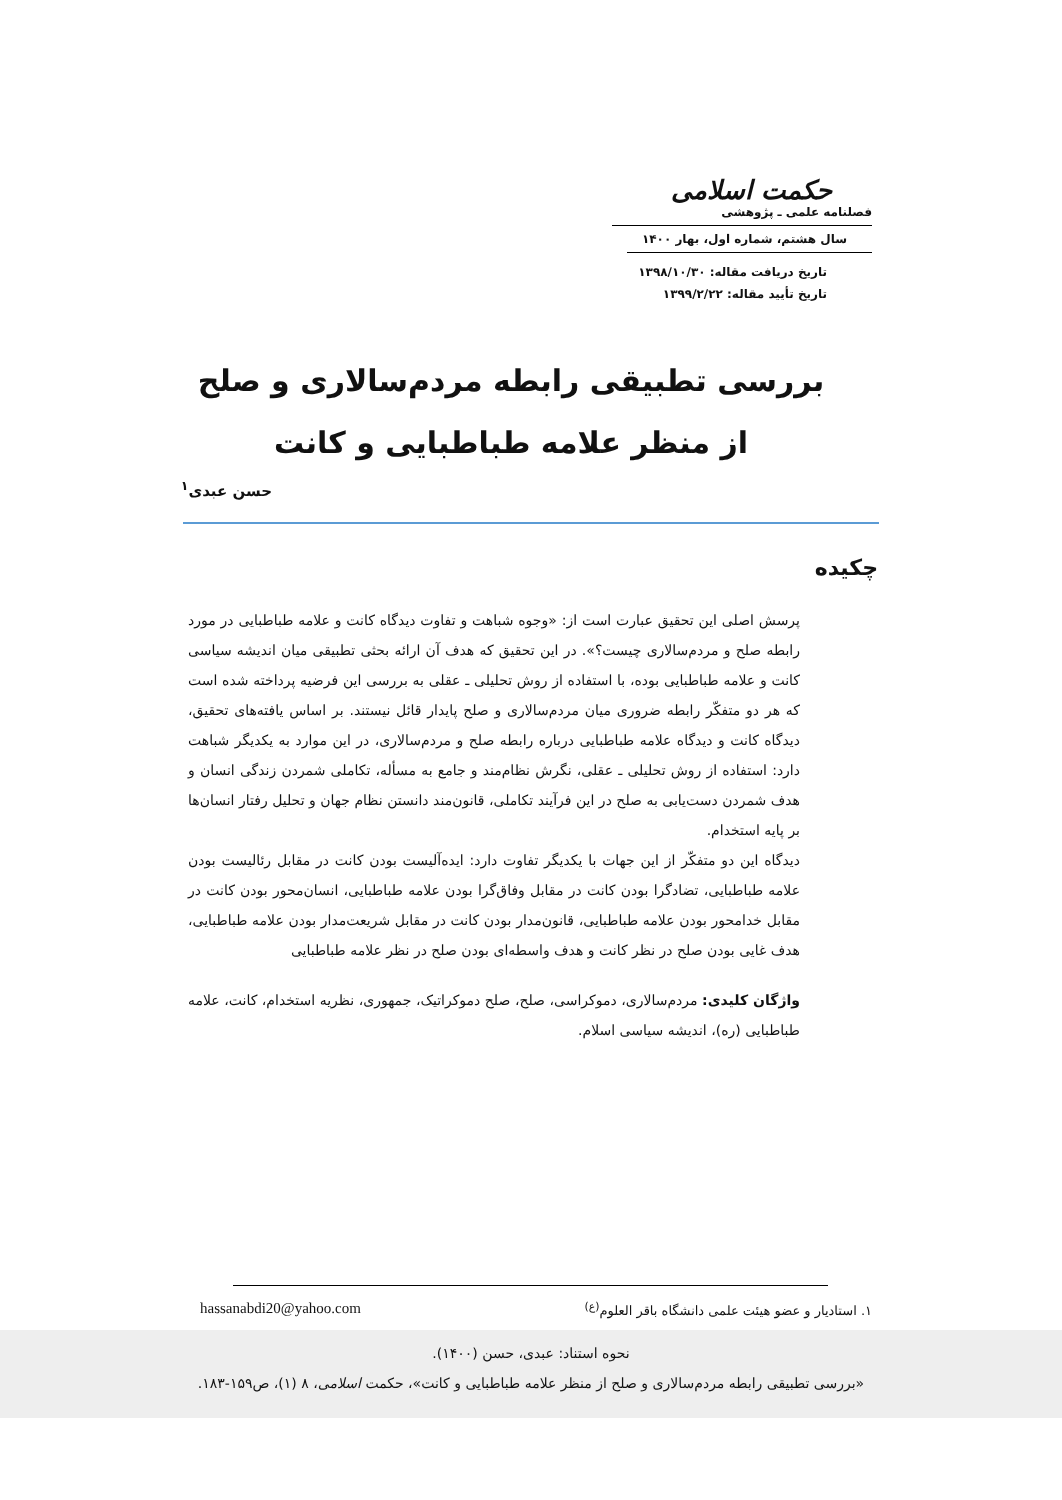حکمت اسلامی
فصلنامه علمی ـ پژوهشی
سال هشتم، شماره اول، بهار ۱۴۰۰
تاریخ دریافت مقاله: ۱۳۹۸/۱۰/۳۰
تاریخ تأیید مقاله: ۱۳۹۹/۲/۲۲
بررسی تطبیقی رابطه مردم‌سالاری و صلح از منظر علامه طباطبایی و کانت
حسن عبدی<sup>۱</sup>
چکیده
پرسش اصلی این تحقیق عبارت است از: «وجوه شباهت و تفاوت دیدگاه کانت و علامه طباطبایی در مورد رابطه صلح و مردم‌سالاری چیست؟». در این تحقیق که هدف آن ارائه بحثی تطبیقی میان اندیشه سیاسی کانت و علامه طباطبایی بوده، با استفاده از روش تحلیلی ـ عقلی به بررسی این فرضیه پرداخته شده است که هر دو متفکّر رابطه ضروری میان مردم‌سالاری و صلح پایدار قائل نیستند. بر اساس یافته‌های تحقیق، دیدگاه کانت و دیدگاه علامه طباطبایی درباره رابطه صلح و مردم‌سالاری، در این موارد به یکدیگر شباهت دارد: استفاده از روش تحلیلی ـ عقلی، نگرش نظام‌مند و جامع به مسأله، تکاملی شمردن زندگی انسان و هدف شمردن دست‌یابی به صلح در این فرآیند تکاملی، قانون‌مند دانستن نظام جهان و تحلیل رفتار انسان‌ها بر پایه استخدام.
دیدگاه این دو متفکّر از این جهات با یکدیگر تفاوت دارد: ایده‌آلیست بودن کانت در مقابل رئالیست بودن علامه طباطبایی، تضادگرا بودن کانت در مقابل وفاق‌گرا بودن علامه طباطبایی، انسان‌محور بودن کانت در مقابل خدامحور بودن علامه طباطبایی، قانون‌مدار بودن کانت در مقابل شریعت‌مدار بودن علامه طباطبایی، هدف غایی بودن صلح در نظر کانت و هدف واسطه‌ای بودن صلح در نظر علامه طباطبایی
واژگان کلیدی: مردم‌سالاری، دموکراسی، صلح، صلح دموکراتیک، جمهوری، نظریه استخدام، کانت، علامه طباطبایی (ره)، اندیشه سیاسی اسلام.
۱. استادیار و عضو هیئت علمی دانشگاه باقر العلوم<sup>(ع)</sup> hassanabdi20@yahoo.com
نحوه استناد: عبدی، حسن (۱۴۰۰).
«بررسی تطبیقی رابطه مردم‌سالاری و صلح از منظر علامه طباطبایی و کانت»، حکمت اسلامی، ۸ (۱)، ص۱۵۹-۱۸۳.